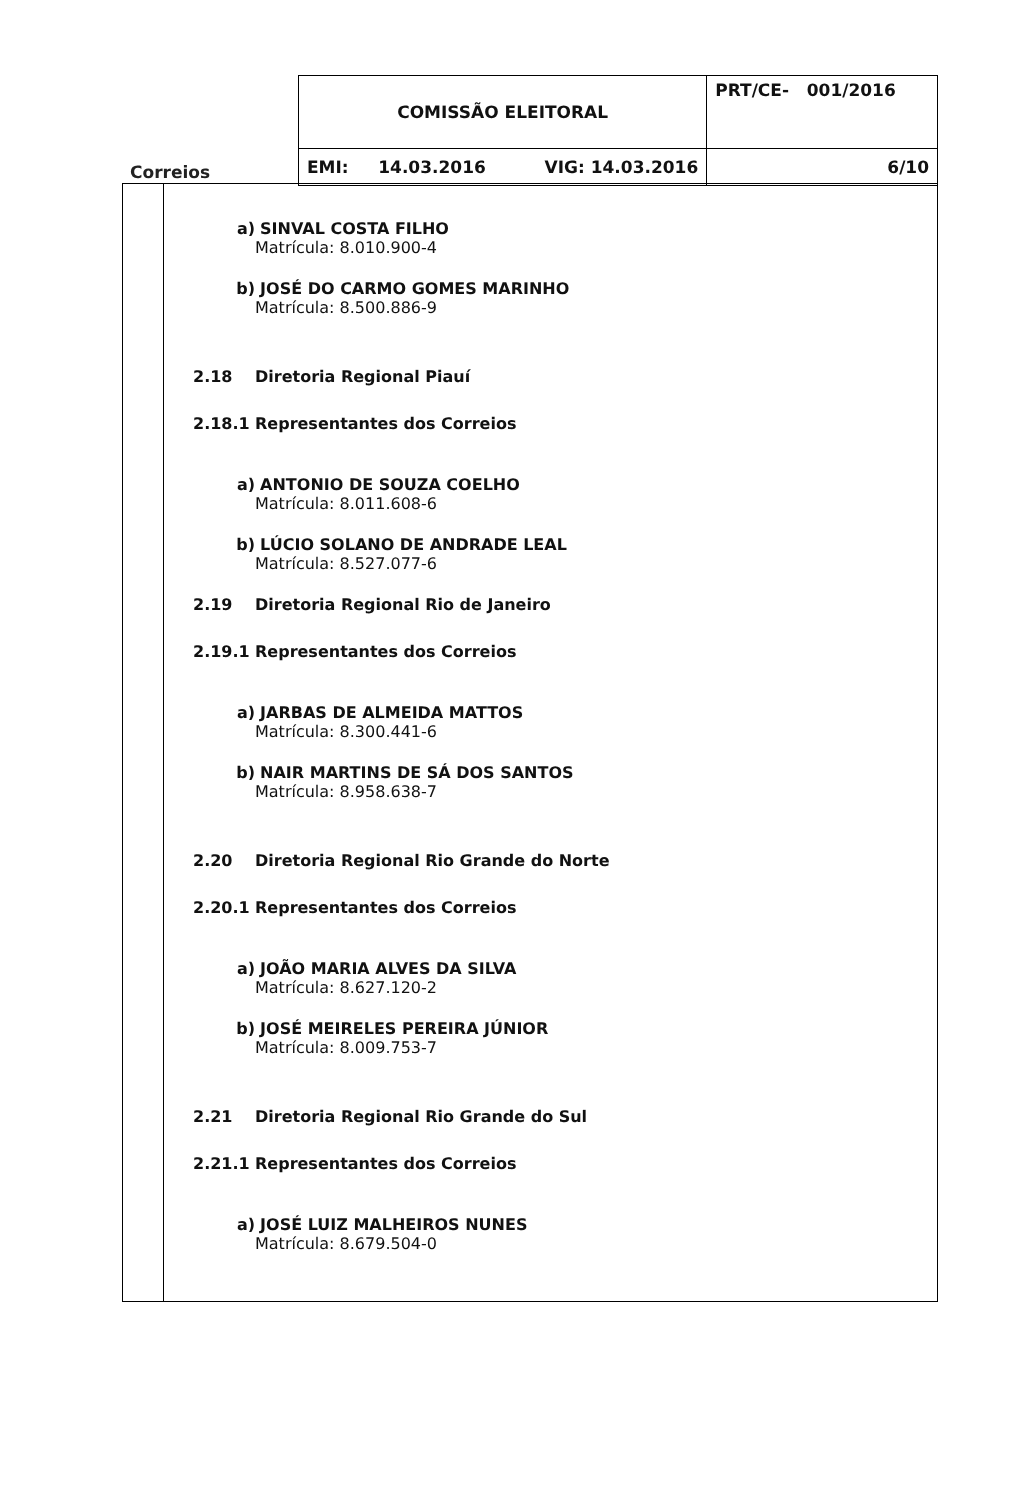| Correios | COMISSÃO ELEITORAL | PRT/CE- 001/2016 |
| | EMI: 14.03.2016 VIG: 14.03.2016 | 6/10 |
a) SINVAL COSTA FILHO
Matrícula: 8.010.900-4
b) JOSÉ DO CARMO GOMES MARINHO
Matrícula: 8.500.886-9
2.18 Diretoria Regional Piauí
2.18.1 Representantes dos Correios
a) ANTONIO DE SOUZA COELHO
Matrícula: 8.011.608-6
b) LÚCIO SOLANO DE ANDRADE LEAL
Matrícula: 8.527.077-6
2.19 Diretoria Regional Rio de Janeiro
2.19.1 Representantes dos Correios
a) JARBAS DE ALMEIDA MATTOS
Matrícula: 8.300.441-6
b) NAIR MARTINS DE SÁ DOS SANTOS
Matrícula: 8.958.638-7
2.20 Diretoria Regional Rio Grande do Norte
2.20.1 Representantes dos Correios
a) JOÃO MARIA ALVES DA SILVA
Matrícula: 8.627.120-2
b) JOSÉ MEIRELES PEREIRA JÚNIOR
Matrícula: 8.009.753-7
2.21 Diretoria Regional Rio Grande do Sul
2.21.1 Representantes dos Correios
a) JOSÉ LUIZ MALHEIROS NUNES
Matrícula: 8.679.504-0